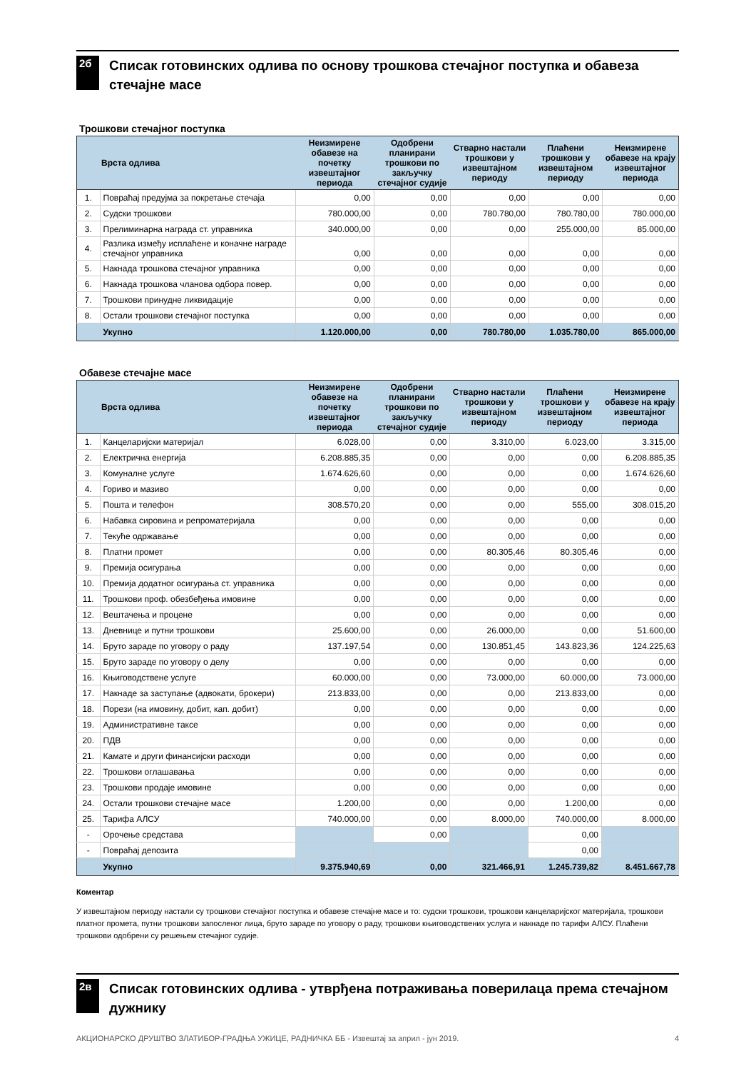2б
Списак готовинских одлива по основу трошкова стечајног поступка и обавеза стечајне масе
Трошкови стечајног поступка
| | Врста одлива | Неизмирене обавезе на почетку извештајног периода | Одобрени планирани трошкови по закључку стечајног судије | Стварно настали трошкови у извештајном периоду | Плаћени трошкови у извештајном периоду | Неизмирене обавезе на крају извештајног периода |
| --- | --- | --- | --- | --- | --- | --- |
| 1. | Повраћај предујма за покретање стечаја | 0,00 | 0,00 | 0,00 | 0,00 | 0,00 |
| 2. | Судски трошкови | 780.000,00 | 0,00 | 780.780,00 | 780.780,00 | 780.000,00 |
| 3. | Прелиминарна награда ст. управника | 340.000,00 | 0,00 | 0,00 | 255.000,00 | 85.000,00 |
| 4. | Разлика између исплаћене и коначне награде стечајног управника | 0,00 | 0,00 | 0,00 | 0,00 | 0,00 |
| 5. | Накнада трошкова стечајног управника | 0,00 | 0,00 | 0,00 | 0,00 | 0,00 |
| 6. | Накнада трошкова чланова одбора повер. | 0,00 | 0,00 | 0,00 | 0,00 | 0,00 |
| 7. | Трошкови принудне ликвидације | 0,00 | 0,00 | 0,00 | 0,00 | 0,00 |
| 8. | Остали трошкови стечајног поступка | 0,00 | 0,00 | 0,00 | 0,00 | 0,00 |
| | Укупно | 1.120.000,00 | 0,00 | 780.780,00 | 1.035.780,00 | 865.000,00 |
Обавезе стечајне масе
| | Врста одлива | Неизмирене обавезе на почетку извештајног периода | Одобрени планирани трошкови по закључку стечајног судије | Стварно настали трошкови у извештајном периоду | Плаћени трошкови у извештајном периоду | Неизмирене обавезе на крају извештајног периода |
| --- | --- | --- | --- | --- | --- | --- |
| 1. | Канцеларијски материјал | 6.028,00 | 0,00 | 3.310,00 | 6.023,00 | 3.315,00 |
| 2. | Електрична енергија | 6.208.885,35 | 0,00 | 0,00 | 0,00 | 6.208.885,35 |
| 3. | Комуналне услуге | 1.674.626,60 | 0,00 | 0,00 | 0,00 | 1.674.626,60 |
| 4. | Гориво и мазиво | 0,00 | 0,00 | 0,00 | 0,00 | 0,00 |
| 5. | Пошта и телефон | 308.570,20 | 0,00 | 0,00 | 555,00 | 308.015,20 |
| 6. | Набавка сировина и репроматеријала | 0,00 | 0,00 | 0,00 | 0,00 | 0,00 |
| 7. | Текуће одржавање | 0,00 | 0,00 | 0,00 | 0,00 | 0,00 |
| 8. | Платни промет | 0,00 | 0,00 | 80.305,46 | 80.305,46 | 0,00 |
| 9. | Премија осигурања | 0,00 | 0,00 | 0,00 | 0,00 | 0,00 |
| 10. | Премија додатног осигурања ст. управника | 0,00 | 0,00 | 0,00 | 0,00 | 0,00 |
| 11. | Трошкови проф. обезбеђења имовине | 0,00 | 0,00 | 0,00 | 0,00 | 0,00 |
| 12. | Вештачења и процене | 0,00 | 0,00 | 0,00 | 0,00 | 0,00 |
| 13. | Дневнице и путни трошкови | 25.600,00 | 0,00 | 26.000,00 | 0,00 | 51.600,00 |
| 14. | Бруто зараде по уговору о раду | 137.197,54 | 0,00 | 130.851,45 | 143.823,36 | 124.225,63 |
| 15. | Бруто зараде по уговору о делу | 0,00 | 0,00 | 0,00 | 0,00 | 0,00 |
| 16. | Књиговодствене услуге | 60.000,00 | 0,00 | 73.000,00 | 60.000,00 | 73.000,00 |
| 17. | Накнаде за заступање (адвокати, брокери) | 213.833,00 | 0,00 | 0,00 | 213.833,00 | 0,00 |
| 18. | Порези (на имовину, добит, кап. добит) | 0,00 | 0,00 | 0,00 | 0,00 | 0,00 |
| 19. | Административне таксе | 0,00 | 0,00 | 0,00 | 0,00 | 0,00 |
| 20. | ПДВ | 0,00 | 0,00 | 0,00 | 0,00 | 0,00 |
| 21. | Камате и други финансијски расходи | 0,00 | 0,00 | 0,00 | 0,00 | 0,00 |
| 22. | Трошкови оглашавања | 0,00 | 0,00 | 0,00 | 0,00 | 0,00 |
| 23. | Трошкови продаје имовине | 0,00 | 0,00 | 0,00 | 0,00 | 0,00 |
| 24. | Остали трошкови стечајне масе | 1.200,00 | 0,00 | 0,00 | 1.200,00 | 0,00 |
| 25. | Тарифа АЛСУ | 740.000,00 | 0,00 | 8.000,00 | 740.000,00 | 8.000,00 |
| - | Орочење средстава | | 0,00 | | 0,00 | |
| - | Повраћај депозита | | | | 0,00 | |
| | Укупно | 9.375.940,69 | 0,00 | 321.466,91 | 1.245.739,82 | 8.451.667,78 |
Коментар
У извештајном периоду настали су трошкови стечајног поступка и обавезе стечајне масе и то: судски трошкови, трошкови канцеларијског материјала, трошкови платног промета, путни трошкови запосленог лица, бруто зараде по уговору о раду, трошкови књиговодствених услуга и накнаде по тарифи АЛСУ. Плаћени трошкови одобрени су решењем стечајног судије.
2в
Списак готовинских одлива - утврђена потраживања поверилаца према стечајном дужнику
АКЦИОНАРСКО ДРУШТВО ЗЛАТИБОР-ГРАДЊА УЖИЦЕ, РАДНИЧКА ББ - Извештај за април - јун 2019. 4